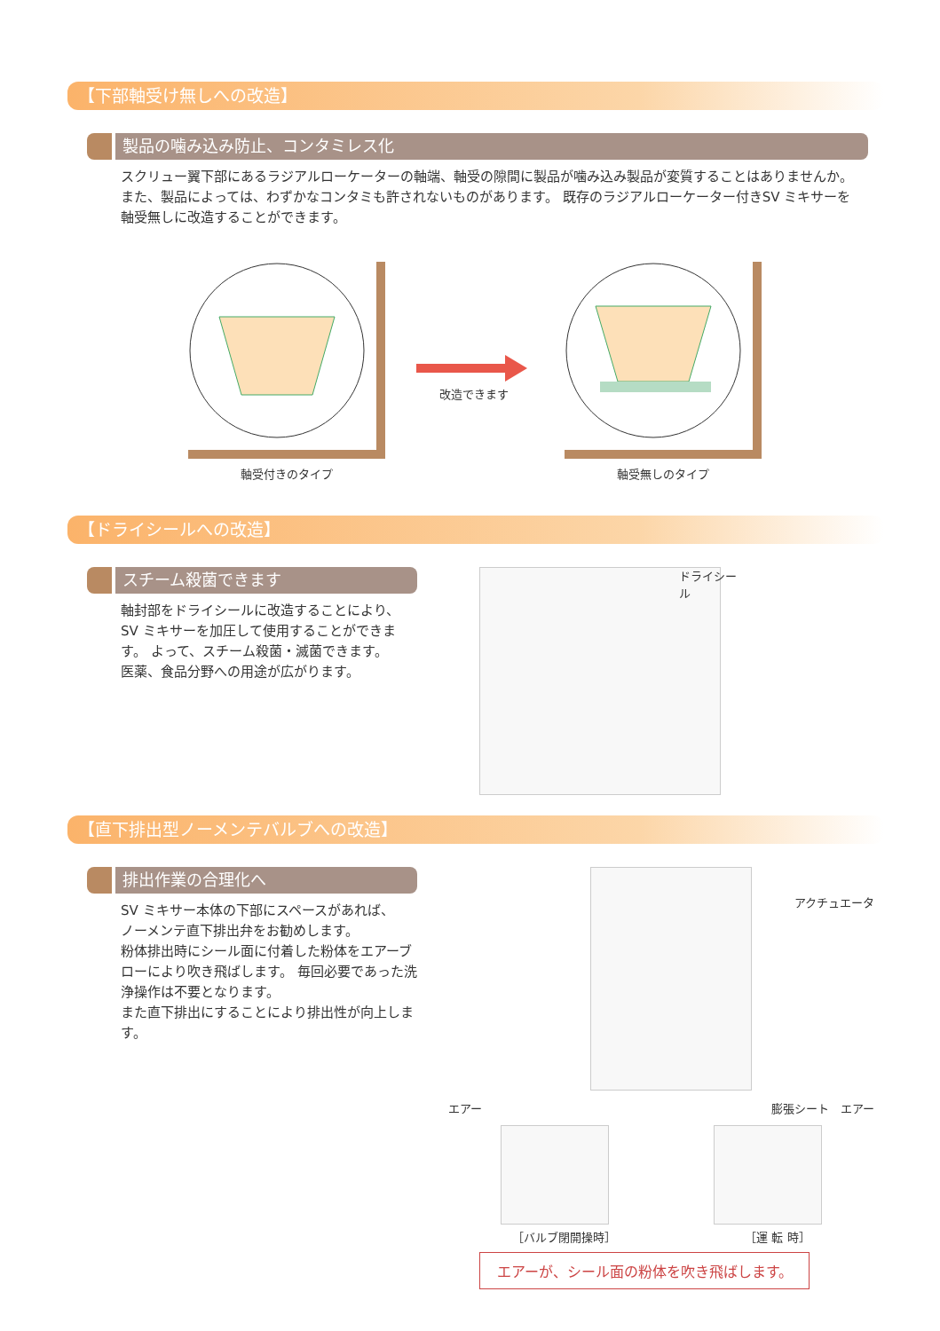【下部軸受け無しへの改造】
製品の噛み込み防止、コンタミレス化
スクリュー翼下部にあるラジアルローケーターの軸端、軸受の隙間に製品が噛み込み製品が変質することはありませんか。 また、製品によっては、わずかなコンタミも許されないものがあります。 既存のラジアルローケーター付きSV ミキサーを軸受無しに改造することができます。
軸受付きのタイプ
改造できます
軸受無しのタイプ
【ドライシールへの改造】
スチーム殺菌できます
軸封部をドライシールに改造することにより、
SV ミキサーを加圧して使用することができます。 よって、スチーム殺菌・滅菌できます。
医薬、食品分野への用途が広がります。
ドライシール
【直下排出型ノーメンテバルブへの改造】
排出作業の合理化へ
SV ミキサー本体の下部にスペースがあれば、
ノーメンテ直下排出弁をお勧めします。
粉体排出時にシール面に付着した粉体をエアーブローにより吹き飛ばします。 毎回必要であった洗浄操作は不要となります。
また直下排出にすることにより排出性が向上します。
アクチュエータ
エアー 膨張シート　エアー
［バルブ閉開操時］ ［運 転 時］
エアーが、シール面の粉体を吹き飛ばします。